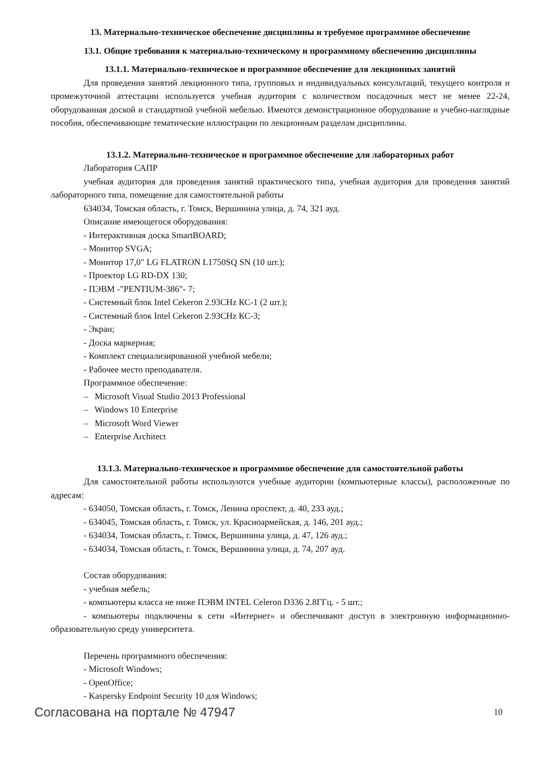13. Материально-техническое обеспечение дисциплины и требуемое программное обеспечение
13.1. Общие требования к материально-техническому и программному обеспечению дисциплины
13.1.1. Материально-техническое и программное обеспечение для лекционных занятий
Для проведения занятий лекционного типа, групповых и индивидуальных консультаций, текущего контроля и промежуточной аттестации используется учебная аудитория с количеством посадочных мест не менее 22-24, оборудованная доской и стандартной учебной мебелью. Имеются демонстрационное оборудование и учебно-наглядные пособия, обеспечивающие тематические иллюстрации по лекционным разделам дисциплины.
13.1.2. Материально-техническое и программное обеспечение для лабораторных работ
Лаборатория САПР
учебная аудитория для проведения занятий практического типа, учебная аудитория для проведения занятий лабораторного типа, помещение для самостоятельной работы
634034, Томская область, г. Томск, Вершинина улица, д. 74, 321 ауд.
Описание имеющегося оборудования:
- Интерактивная доска SmartBOARD;
- Монитор SVGA;
- Монитор 17,0" LG FLATRON L1750SQ SN (10 шт.);
- Проектор LG RD-DX 130;
- ПЭВМ -"PENTIUM-386"- 7;
- Системный блок Intel Cekeron 2.93CHz КС-1 (2 шт.);
- Системный блок Intel Cekeron 2.93CHz КС-3;
- Экран;
- Доска маркерная;
- Комплект специализированной учебной мебели;
- Рабочее место преподавателя.
Программное обеспечение:
– Microsoft Visual Studio 2013 Professional
– Windows 10 Enterprise
– Microsoft Word Viewer
– Enterprise Architect
13.1.3. Материально-техническое и программное обеспечение для самостоятельной работы
Для самостоятельной работы используются учебные аудитории (компьютерные классы), расположенные по адресам:
- 634050, Томская область, г. Томск, Ленина проспект, д. 40, 233 ауд.;
- 634045, Томская область, г. Томск, ул. Красноармейская, д. 146, 201 ауд.;
- 634034, Томская область, г. Томск, Вершинина улица, д. 47, 126 ауд.;
- 634034, Томская область, г. Томск, Вершинина улица, д. 74, 207 ауд.
Состав оборудования:
- учебная мебель;
- компьютеры класса не ниже ПЭВМ INTEL Celeron D336 2.8ГГц. - 5 шт.;
- компьютеры подключены к сети «Интернет» и обеспечивают доступ в электронную информационно-образовательную среду университета.
Перечень программного обеспечения:
- Microsoft Windows;
- OpenOffice;
- Kaspersky Endpoint Security 10 для Windows;
Согласована на портале № 47947 10